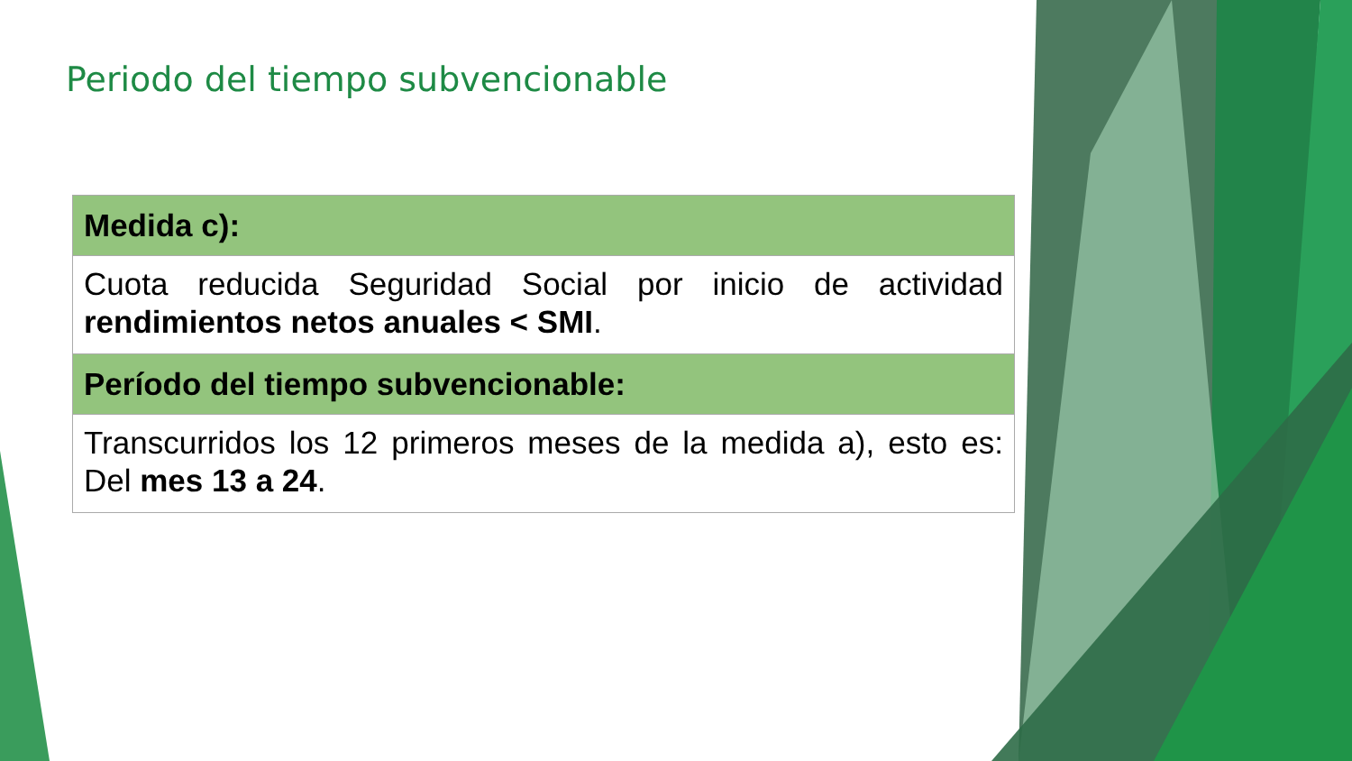Periodo del tiempo subvencionable
| Medida c): |
| --- |
| Cuota reducida Seguridad Social por inicio de actividad rendimientos netos anuales < SMI . |
| Período del tiempo subvencionable: |
| Transcurridos los 12 primeros meses de la medida a), esto es: Del mes 13 a 24 . |